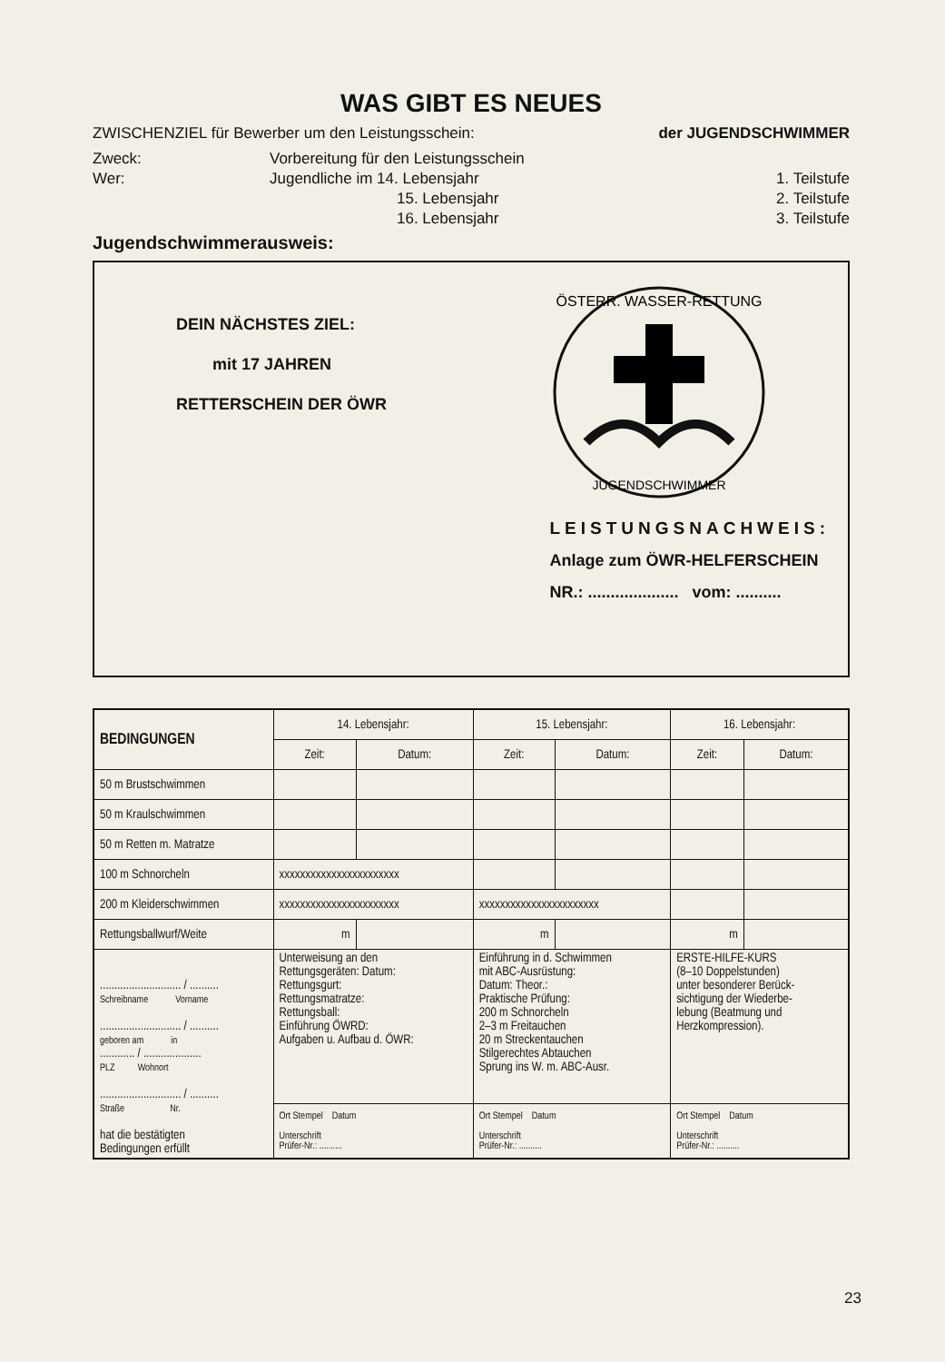WAS GIBT ES NEUES
ZWISCHENZIEL für Bewerber um den Leistungsschein: der JUGENDSCHWIMMER
Zweck: Vorbereitung für den Leistungsschein Wer: Jugendliche im 14. Lebensjahr 1. Teilstufe 15. Lebensjahr 2. Teilstufe 16. Lebensjahr 3. Teilstufe
Jugendschwimmerausweis:
DEIN NÄCHSTES ZIEL:
mit 17 JAHREN
RETTERSCHEIN DER ÖWR
ÖSTERR. WASSER-RETTUNG
JUGENDSCHWIMMER
LEISTUNGSNACHWEIS:
Anlage zum ÖWR-HELFERSCHEIN
NR.: .................... vom: ..........
| BEDINGUNGEN | 14. Lebensjahr: | | 15. Lebensjahr: | | 16. Lebensjahr: | |
| --- | --- | --- | --- | --- | --- | --- |
| | Zeit: | Datum: | Zeit: | Datum: | Zeit: | Datum: |
| 50 m Brustschwimmen | | | | | | |
| 50 m Kraulschwimmen | | | | | | |
| 50 m Retten m. Matratze | | | | | | |
| 100 m Schnorcheln | xxxxxxxxxxxxxxxxxxxxxxx | | | | | |
| 200 m Kleiderschwimmen | xxxxxxxxxxxxxxxxxxxxxxx | | xxxxxxxxxxxxxxxxxxxxxxx | | | |
| Rettungsballwurf/Weite | m | | m | | m | |
| ............................ / .......... Schreibname Vorname ............................ / .......... geboren am in ............ / .................... PLZ Wohnort ............................ / .......... Straße Nr. hat die bestätigten Bedingungen erfüllt | Unterweisung an den Rettungsgeräten: Datum: Rettungsgurt: Rettungsmatratze: Rettungsball: Einführung ÖWRD: Aufgaben u. Aufbau d. ÖWR: | | Einführung in d. Schwimmen mit ABC-Ausrüstung: Datum: Theor.: Praktische Prüfung: 200 m Schnorcheln 2–3 m Freitauchen 20 m Streckentauchen Stilgerechtes Abtauchen Sprung ins W. m. ABC-Ausr. | | ERSTE-HILFE-KURS (8–10 Doppelstunden) unter besonderer Berück- sichtigung der Wiederbe- lebung (Beatmung und Herzkompression). | |
| | Ort Stempel Datum Unterschrift Prüfer-Nr.: .......... | | Ort Stempel Datum Unterschrift Prüfer-Nr.: .......... | | Ort Stempel Datum Unterschrift Prüfer-Nr.: .......... | |
23